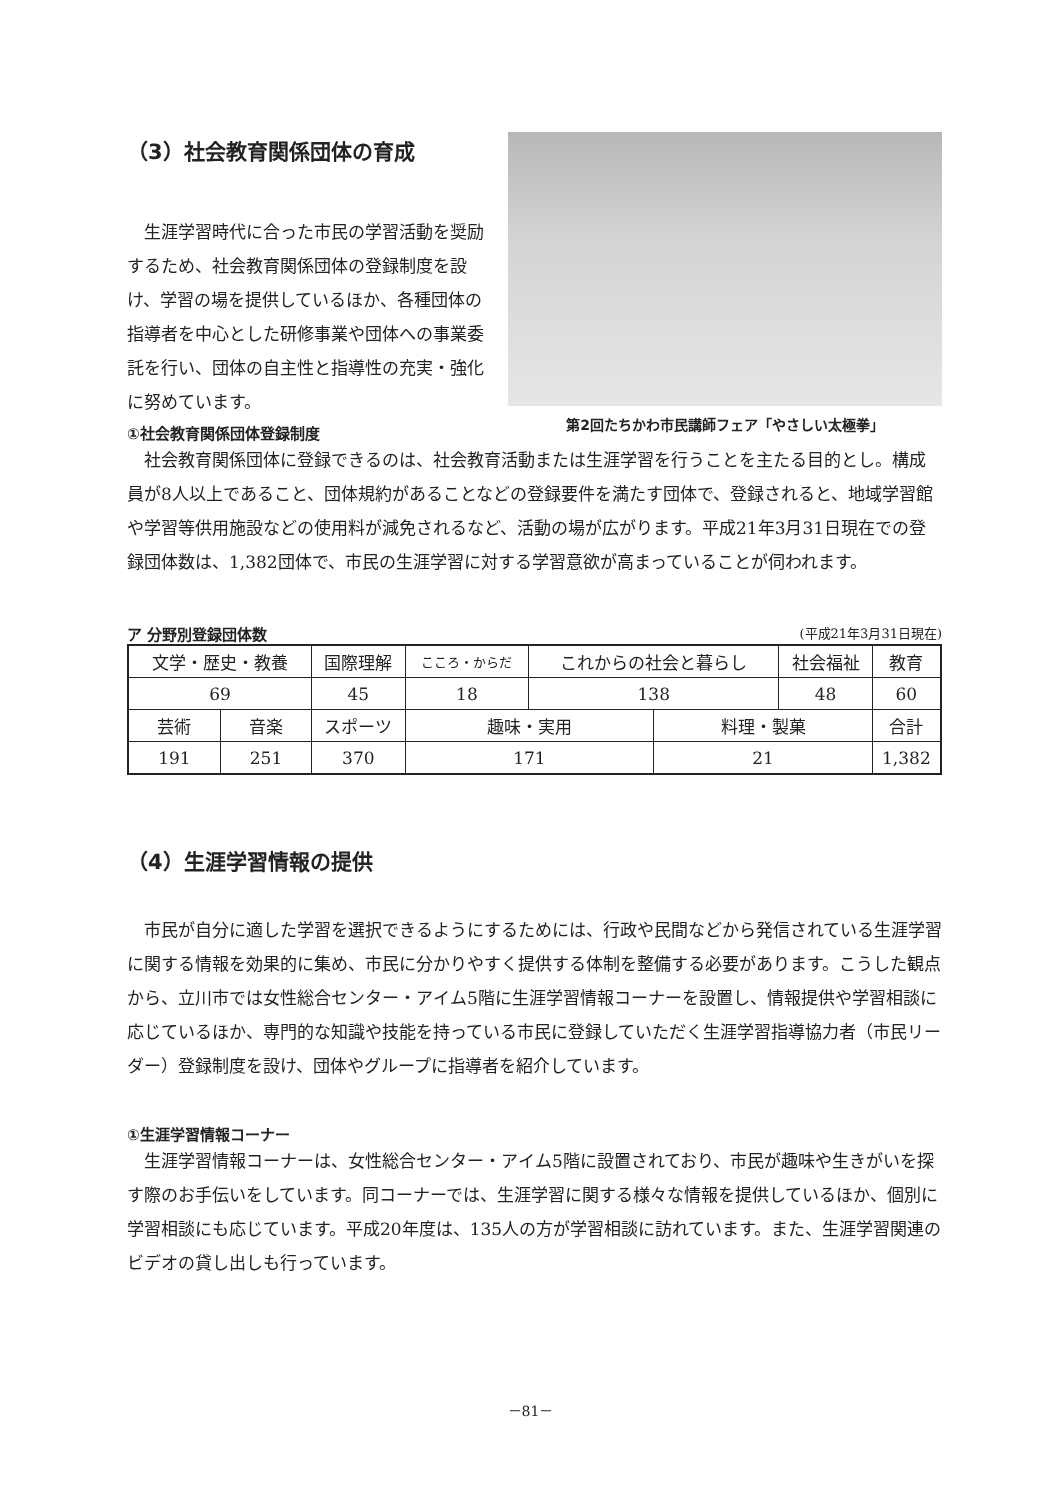（3）社会教育関係団体の育成
生涯学習時代に合った市民の学習活動を奨励するため、社会教育関係団体の登録制度を設け、学習の場を提供しているほか、各種団体の指導者を中心とした研修事業や団体への事業委託を行い、団体の自主性と指導性の充実・強化に努めています。
第2回たちかわ市民講師フェア「やさしい太極拳」
①社会教育関係団体登録制度
社会教育関係団体に登録できるのは、社会教育活動または生涯学習を行うことを主たる目的とし。構成員が8人以上であること、団体規約があることなどの登録要件を満たす団体で、登録されると、地域学習館や学習等供用施設などの使用料が減免されるなど、活動の場が広がります。平成21年3月31日現在での登録団体数は、1,382団体で、市民の生涯学習に対する学習意欲が高まっていることが伺われます。
ア 分野別登録団体数
(平成21年3月31日現在)
| 文学・歴史・教養 | | 国際理解 | こころ・からだ | これからの社会と暮らし | | 社会福祉 | 教育 |
| 69 | | 45 | 18 | 138 | | 48 | 60 |
| 芸術 | 音楽 | スポーツ | 趣味・実用 | | 料理・製菓 | | 合計 |
| 191 | 251 | 370 | 171 | | 21 | | 1,382 |
（4）生涯学習情報の提供
市民が自分に適した学習を選択できるようにするためには、行政や民間などから発信されている生涯学習に関する情報を効果的に集め、市民に分かりやすく提供する体制を整備する必要があります。こうした観点から、立川市では女性総合センター・アイム5階に生涯学習情報コーナーを設置し、情報提供や学習相談に応じているほか、専門的な知識や技能を持っている市民に登録していただく生涯学習指導協力者（市民リーダー）登録制度を設け、団体やグループに指導者を紹介しています。
①生涯学習情報コーナー
生涯学習情報コーナーは、女性総合センター・アイム5階に設置されており、市民が趣味や生きがいを探す際のお手伝いをしています。同コーナーでは、生涯学習に関する様々な情報を提供しているほか、個別に学習相談にも応じています。平成20年度は、135人の方が学習相談に訪れています。また、生涯学習関連のビデオの貸し出しも行っています。
－81－